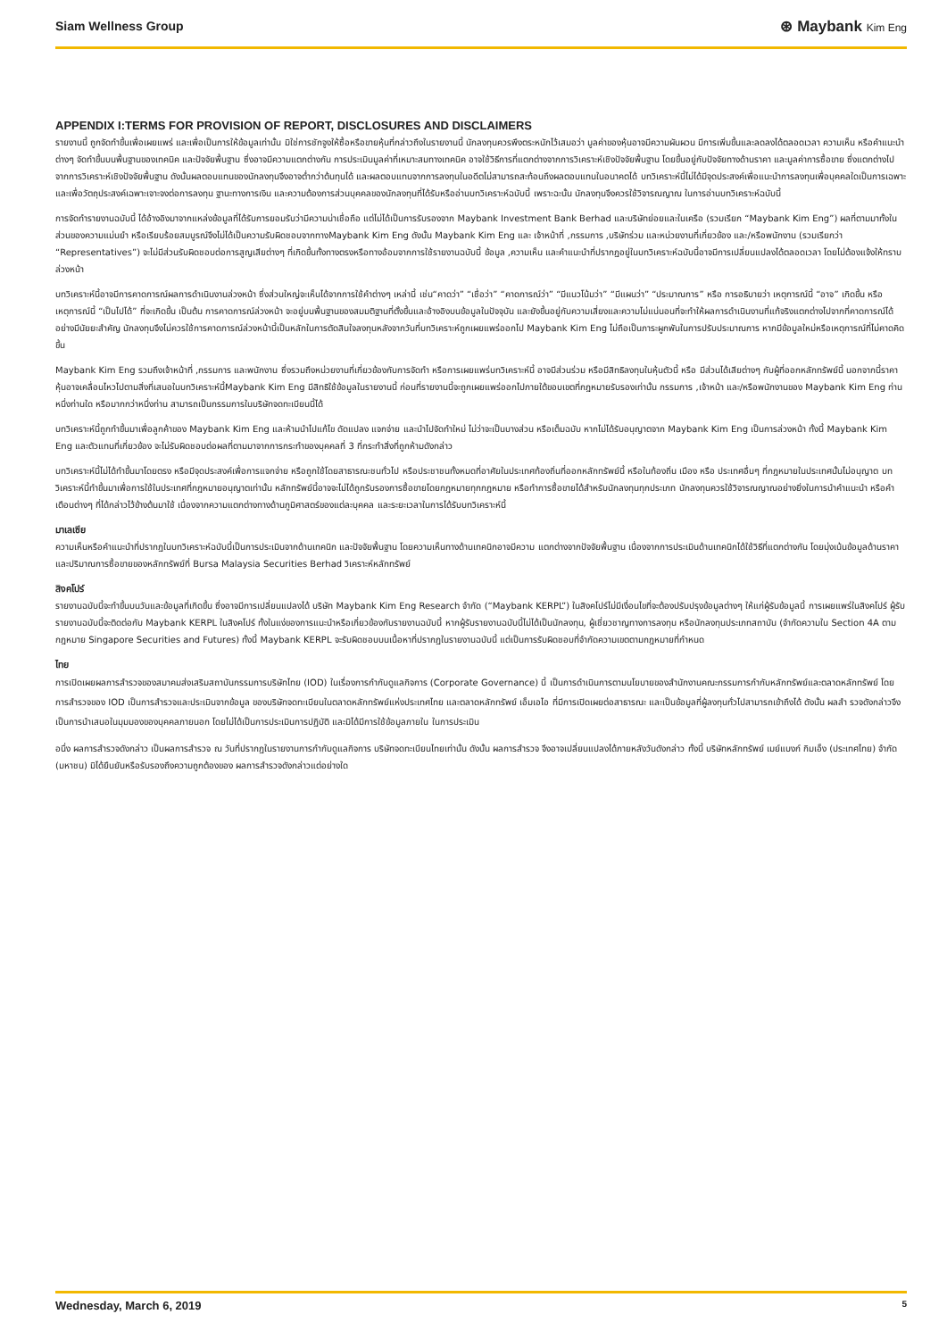Siam Wellness Group
⊛ Maybank Kim Eng
APPENDIX I:TERMS FOR PROVISION OF REPORT, DISCLOSURES AND DISCLAIMERS
รายงานนี้ ถูกจัดทำขึ้นเพื่อเผยแพร่ และเพื่อเป็นการให้ข้อมูลเท่านั้น มิใช่การชักจูงให้ซื้อหรือขายหุ้นที่กล่าวถึงในรายงานนี้ นักลงทุนควรพึงตระหนักไว้เสมอว่า มูลค่าของหุ้นอาจมีความผันผวน มีการเพิ่มขึ้นและลดลงได้ตลอดเวลา ความเห็น หรือคำแนะนำต่างๆ จัดทำขึ้นบนพื้นฐานของเทคนิค และปัจจัยพื้นฐาน ซึ่งอาจมีความแตกต่างกัน การประเมินมูลค่าที่เหมาะสมทางเทคนิค อาจใช้วิธีการที่แตกต่างจากการวิเคราะห์เชิงปัจจัยพื้นฐาน โดยขึ้นอยู่กับปัจจัยทางด้านราคา และมูลค่าการซื้อขาย ซึ่งแตกต่างไปจากการวิเคราะห์เชิงปัจจัยพื้นฐาน ดังนั้นผลตอบแทนของนักลงทุนจึงอาจต่ำกว่าต้นทุนได้ และผลตอบแทนจากการลงทุนในอดีตไม่สามารถสะท้อนถึงผลตอบแทนในอนาคตได้ บทวิเคราะห์นี้ไม่ได้มีจุดประสงค์เพื่อแนะนำการลงทุนเพื่อบุคคลใดเป็นการเฉพาะ และเพื่อวัตถุประสงค์เฉพาะเจาะจงต่อการลงทุน ฐานะทางการเงิน และความต้องการส่วนบุคคลของนักลงทุนที่ได้รับหรืออ่านบทวิเคราะห์ฉบับนี้ เพราะฉะนั้น นักลงทุนจึงควรใช้วิจารณญาณ ในการอ่านบทวิเคราะห์ฉบับนี้
การจัดทำรายงานฉบับนี้ ได้อ้างอิงมาจากแหล่งข้อมูลที่ได้รับการยอมรับว่ามีความน่าเชื่อถือ แต่ไม่ได้เป็นการรับรองจาก Maybank Investment Bank Berhad และบริษัทย่อยและในเครือ (รวมเรียก “Maybank Kim Eng”) ผลที่ตามมาทั้งในส่วนของความแม่นยำ หรือเรียบร้อยสมบูรณ์จึงไม่ได้เป็นความรับผิดชอบจากทางMaybank Kim Eng ดังนั้น Maybank Kim Eng และ เจ้าหน้าที่ ,กรรมการ ,บริษัทร่วม และหน่วยงานที่เกี่ยวข้อง และ/หรือพนักงาน (รวมเรียกว่า “Representatives”) จะไม่มีส่วนรับผิดชอบต่อการสูญเสียต่างๆ ที่เกิดขึ้นทั้งทางตรงหรือทางอ้อมจากการใช้รายงานฉบับนี้ ข้อมูล ,ความเห็น และคำแนะนำที่ปรากฏอยู่ในบทวิเคราะห์ฉบับนี้อาจมีการเปลี่ยนแปลงได้ตลอดเวลา โดยไม่ต้องแจ้งให้ทราบล่วงหน้า
บทวิเคราะห์นี้อาจมีการคาดการณ์ผลการดำเนินงานล่วงหน้า ซึ่งส่วนใหญ่จะเห็นได้จากการใช้คำต่างๆ เหล่านี้ เช่น“คาดว่า” “เชื่อว่า” “คาดการณ์ว่า” “มีแนวโน้มว่า” “มีแผนว่า” “ประมาณการ” หรือ การอธิบายว่า เหตุการณ์นี้ “อาจ” เกิดขึ้น หรือ เหตุการณ์นี้ “เป็นไปได้” ที่จะเกิดขึ้น เป็นต้น การคาดการณ์ล่วงหน้า จะอยู่บนพื้นฐานของสมมติฐานที่ตั้งขึ้นและอ้างอิงบนข้อมูลในปัจจุบัน และยังขึ้นอยู่กับความเสี่ยงและความไม่แน่นอนที่จะทำให้ผลการดำเนินงานที่แท้จริงแตกต่างไปจากที่คาดการณ์ได้อย่างมีนัยยะสำคัญ นักลงทุนจึงไม่ควรใช้การคาดการณ์ล่วงหน้านี้เป็นหลักในการตัดสินใจลงทุนหลังจากวันที่บทวิเคราะห์ถูกเผยแพร่ออกไป Maybank Kim Eng ไม่ถือเป็นภาระผูกพันในการปรับประมาณการ หากมีข้อมูลใหม่หรือเหตุการณ์ที่ไม่คาดคิดขึ้น
Maybank Kim Eng รวมถึงเจ้าหน้าที่ ,กรรมการ และพนักงาน ซึ่งรวมถึงหน่วยงานที่เกี่ยวข้องกับการจัดทำ หรือการเผยแพร่บทวิเคราะห์นี้ อาจมีส่วนร่วม หรือมีสิทธิลงทุนในหุ้นตัวนี้ หรือ มีส่วนได้เสียต่างๆ กับผู้ที่ออกหลักทรัพย์นี้ นอกจากนี้ราคาหุ้นอาจเคลื่อนไหวไปตามสิ่งที่เสนอในบทวิเคราะห์นี้Maybank Kim Eng มีสิทธิใช้ข้อมูลในรายงานนี้ ก่อนที่รายงานนี้จะถูกเผยแพร่ออกไปภายใต้ขอบเขตที่กฎหมายรับรองเท่านั้น กรรมการ ,เจ้าหน้า และ/หรือพนักงานของ Maybank Kim Eng ท่านหนึ่งท่านใด หรือมากกว่าหนึ่งท่าน สามารถเป็นกรรมการในบริษัทจดทะเบียนนี้ได้
บทวิเคราะห์นี้ถูกทำขึ้นมาเพื่อลูกค้าของ Maybank Kim Eng และห้ามนำไปแก้ไข ดัดแปลง แจกจ่าย และนำไปจัดทำใหม่ ไม่ว่าจะเป็นบางส่วน หรือเต็มฉบับ หากไม่ได้รับอนุญาตจาก Maybank Kim Eng เป็นการล่วงหน้า ทั้งนี้ Maybank Kim Eng และตัวแทนที่เกี่ยวข้อง จะไม่รับผิดชอบต่อผลที่ตามมาจากการกระทำของบุคคลที่ 3 ที่กระทำสิ่งที่ถูกห้ามดังกล่าว
บทวิเคราะห์นี้ไม่ได้ทำขึ้นมาโดยตรง หรือมีจุดประสงค์เพื่อการแจกจ่าย หรือถูกใช้โดยสาธารณะชนทั่วไป หรือประชาชนทั้งหมดที่อาศัยในประเทศท้องถิ่นที่ออกหลักทรัพย์นี้ หรือในท้องถิ่น เมือง หรือ ประเทศอื่นๆ ที่กฎหมายในประเทศนั้นไม่อนุญาต บทวิเคราะห์นี้ทำขึ้นมาเพื่อการใช้ในประเทศที่กฎหมายอนุญาตเท่านั้น หลักทรัพย์นี้อาจจะไม่ได้ถูกรับรองการซื้อขายโดยกฎหมายทุกกฎหมาย หรือทำการซื้อขายได้สำหรับนักลงทุนทุกประเภท นักลงทุนควรใช้วิจารณญาณอย่างยิ่งในการนำคำแนะนำ หรือคำเตือนต่างๆ ที่ได้กล่าวไว้ข้างต้นมาใช้ เนื่องจากความแตกต่างทางด้านภูมิศาสตร์ของแต่ละบุคคล และระยะเวลาในการได้รับบทวิเคราะห์นี้
มาเลเซีย
ความเห็นหรือคำแนะนำที่ปรากฏในบทวิเคราะห์ฉบับนี้เป็นการประเมินจากด้านเทคนิก และปัจจัยพื้นฐาน โดยความเห็นทางด้านเทคนิกอาจมีความ แตกต่างจากปัจจัยพื้นฐาน เนื่องจากการประเมินด้านเทคนิกได้ใช้วิธีที่แตกต่างกัน โดยมุ่งเน้นข้อมูลด้านราคา และปริมาณการซื้อขายของหลักทรัพย์ที่ Bursa Malaysia Securities Berhad วิเคราะห์หลักทรัพย์
สิงคโปร์
รายงานฉบับนี้จะทำขึ้นบนวันและข้อมูลที่เกิดขึ้น ซึ่งอาจมีการเปลี่ยนแปลงได้ บริษัท Maybank Kim Eng Research จำกัด (“Maybank KERPL”) ในสิงคโปร์ไม่มีเงื่อนไขที่จะต้องปรับปรุงข้อมูลต่างๆ ให้แก่ผู้รับข้อมูลนี้ การเผยแพร่ในสิงคโปร์ ผู้รับรายงานฉบับนี้จะติดต่อกับ Maybank KERPL ในสิงคโปร์ ทั้งในแง่ของการแนะนำหรือเกี่ยวข้องกับรายงานฉบับนี้ หากผู้รับรายงานฉบับนี้ไม่ได้เป็นนักลงทุน, ผู้เชี่ยวชาญทางการลงทุน หรือนักลงทุนประเภทสถาบัน (จำกัดความใน Section 4A ตามกฎหมาย Singapore Securities and Futures) ทั้งนี้ Maybank KERPL จะรับผิดชอบบนเนื้อหาที่ปรากฏในรายงานฉบับนี้ แต่เป็นการรับผิดชอบที่จำกัดความเขตตามกฎหมายที่กำหนด
ไทย
การเปิดเผยผลการสำรวจของสมาคมส่งเสริมสถาบันกรรมการบริษัทไทย (IOD) ในเรื่องการกำกับดูแลกิจการ (Corporate Governance) นี้ เป็นการดำเนินการตามนโยบายของสำนักงานคณะกรรมการกำกับหลักทรัพย์และตลาดหลักทรัพย์ โดยการสำรวจของ IOD เป็นการสำรวจและประเมินจากข้อมูล ของบริษัทจดทะเบียนในตลาดหลักทรัพย์แห่งประเทศไทย และตลาดหลักทรัพย์ เอ็มเอไอ ที่มีการเปิดเผยต่อสาธารณะ และเป็นข้อมูลที่ผู้ลงทุนทั่วไปสามารถเข้าถึงได้ ดังนั้น ผลสำ รวจดังกล่าวจึงเป็นการนำเสนอในมุมมองของบุคคลภายนอก โดยไม่ได้เป็นการประเมินการปฏิบัติ และมิได้มีการใช้ข้อมูลภายใน ในการประเมิน
อนึ่ง ผลการสำรวจดังกล่าว เป็นผลการสำรวจ ณ วันที่ปรากฏในรายงานการกำกับดูแลกิจการ บริษัทจดทะเบียนไทยเท่านั้น ดังนั้น ผลการสำรวจ จึงอาจเปลี่ยนแปลงได้ภายหลังวันดังกล่าว ทั้งนี้ บริษัทหลักทรัพย์ เมย์แบงก์ กิมเอ็ง (ประเทศไทย) จำกัด (มหาชน) มิได้ยืนยันหรือรับรองถึงความถูกต้องของ ผลการสำรวจดังกล่าวแต่อย่างใด
Wednesday, March 6, 2019 5